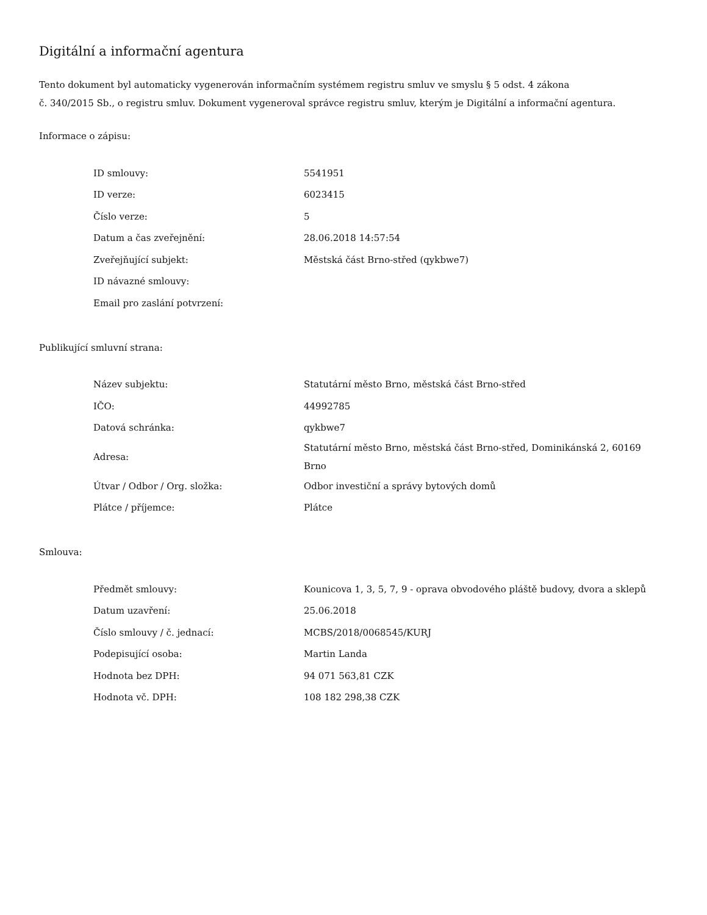Digitální a informační agentura
Tento dokument byl automaticky vygenerován informačním systémem registru smluv ve smyslu § 5 odst. 4 zákona
č. 340/2015 Sb., o registru smluv. Dokument vygeneroval správce registru smluv, kterým je Digitální a informační agentura.
Informace o zápisu:
| ID smlouvy: | 5541951 |
| ID verze: | 6023415 |
| Číslo verze: | 5 |
| Datum a čas zveřejnění: | 28.06.2018 14:57:54 |
| Zveřejňující subjekt: | Městská část Brno-střed (qykbwe7) |
| ID návazné smlouvy: | |
| Email pro zaslání potvrzení: | |
Publikující smluvní strana:
| Název subjektu: | Statutární město Brno, městská část Brno-střed |
| IČO: | 44992785 |
| Datová schránka: | qykbwe7 |
| Adresa: | Statutární město Brno, městská část Brno-střed, Dominikánská 2, 60169 Brno |
| Útvar / Odbor / Org. složka: | Odbor investiční a správy bytových domů |
| Plátce / příjemce: | Plátce |
Smlouva:
| Předmět smlouvy: | Kounicova 1, 3, 5, 7, 9 - oprava obvodového pláště budovy, dvora a sklepů |
| Datum uzavření: | 25.06.2018 |
| Číslo smlouvy / č. jednací: | MCBS/2018/0068545/KURJ |
| Podepisující osoba: | Martin Landa |
| Hodnota bez DPH: | 94 071 563,81 CZK |
| Hodnota vč. DPH: | 108 182 298,38 CZK |